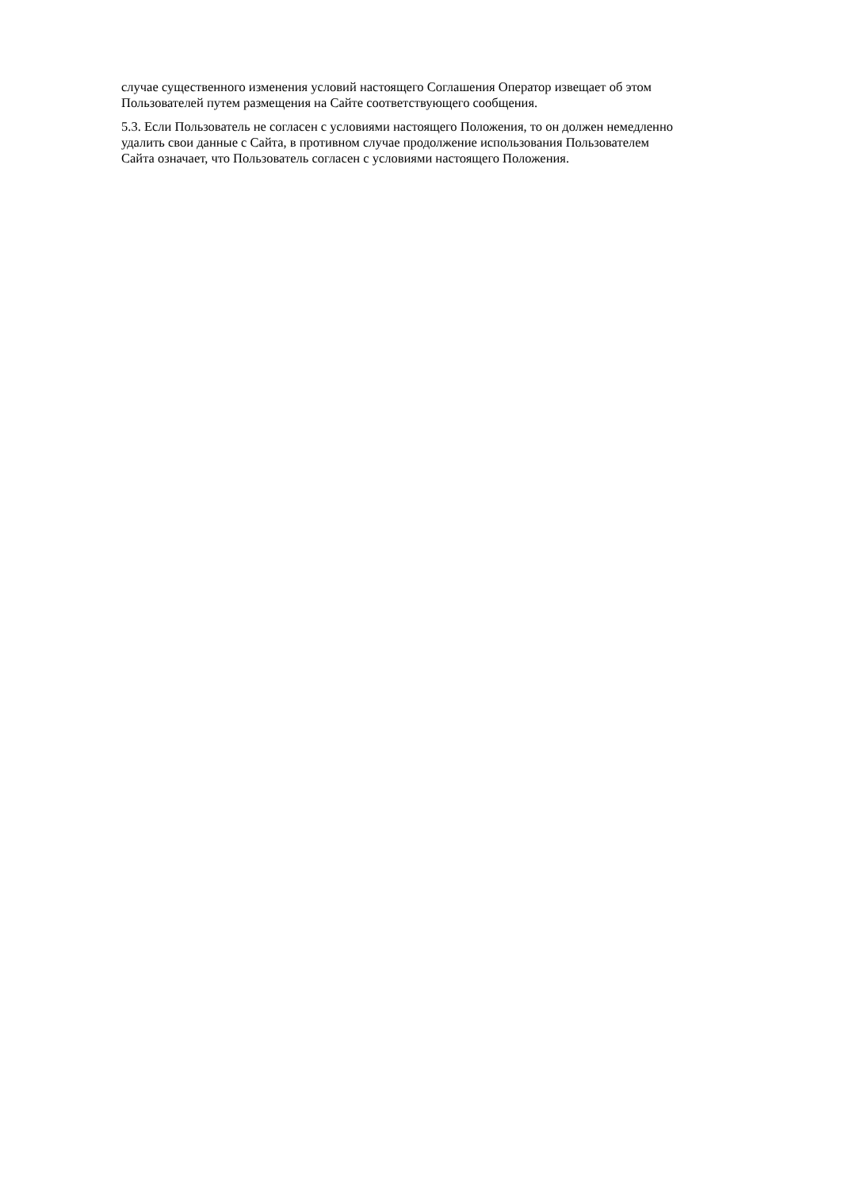случае существенного изменения условий настоящего Соглашения Оператор извещает об этом
Пользователей путем размещения на Сайте соответствующего сообщения.
5.3. Если Пользователь не согласен с условиями настоящего Положения, то он должен немедленно
удалить свои данные с Сайта, в противном случае продолжение использования Пользователем
Сайта означает, что Пользователь согласен с условиями настоящего Положения.